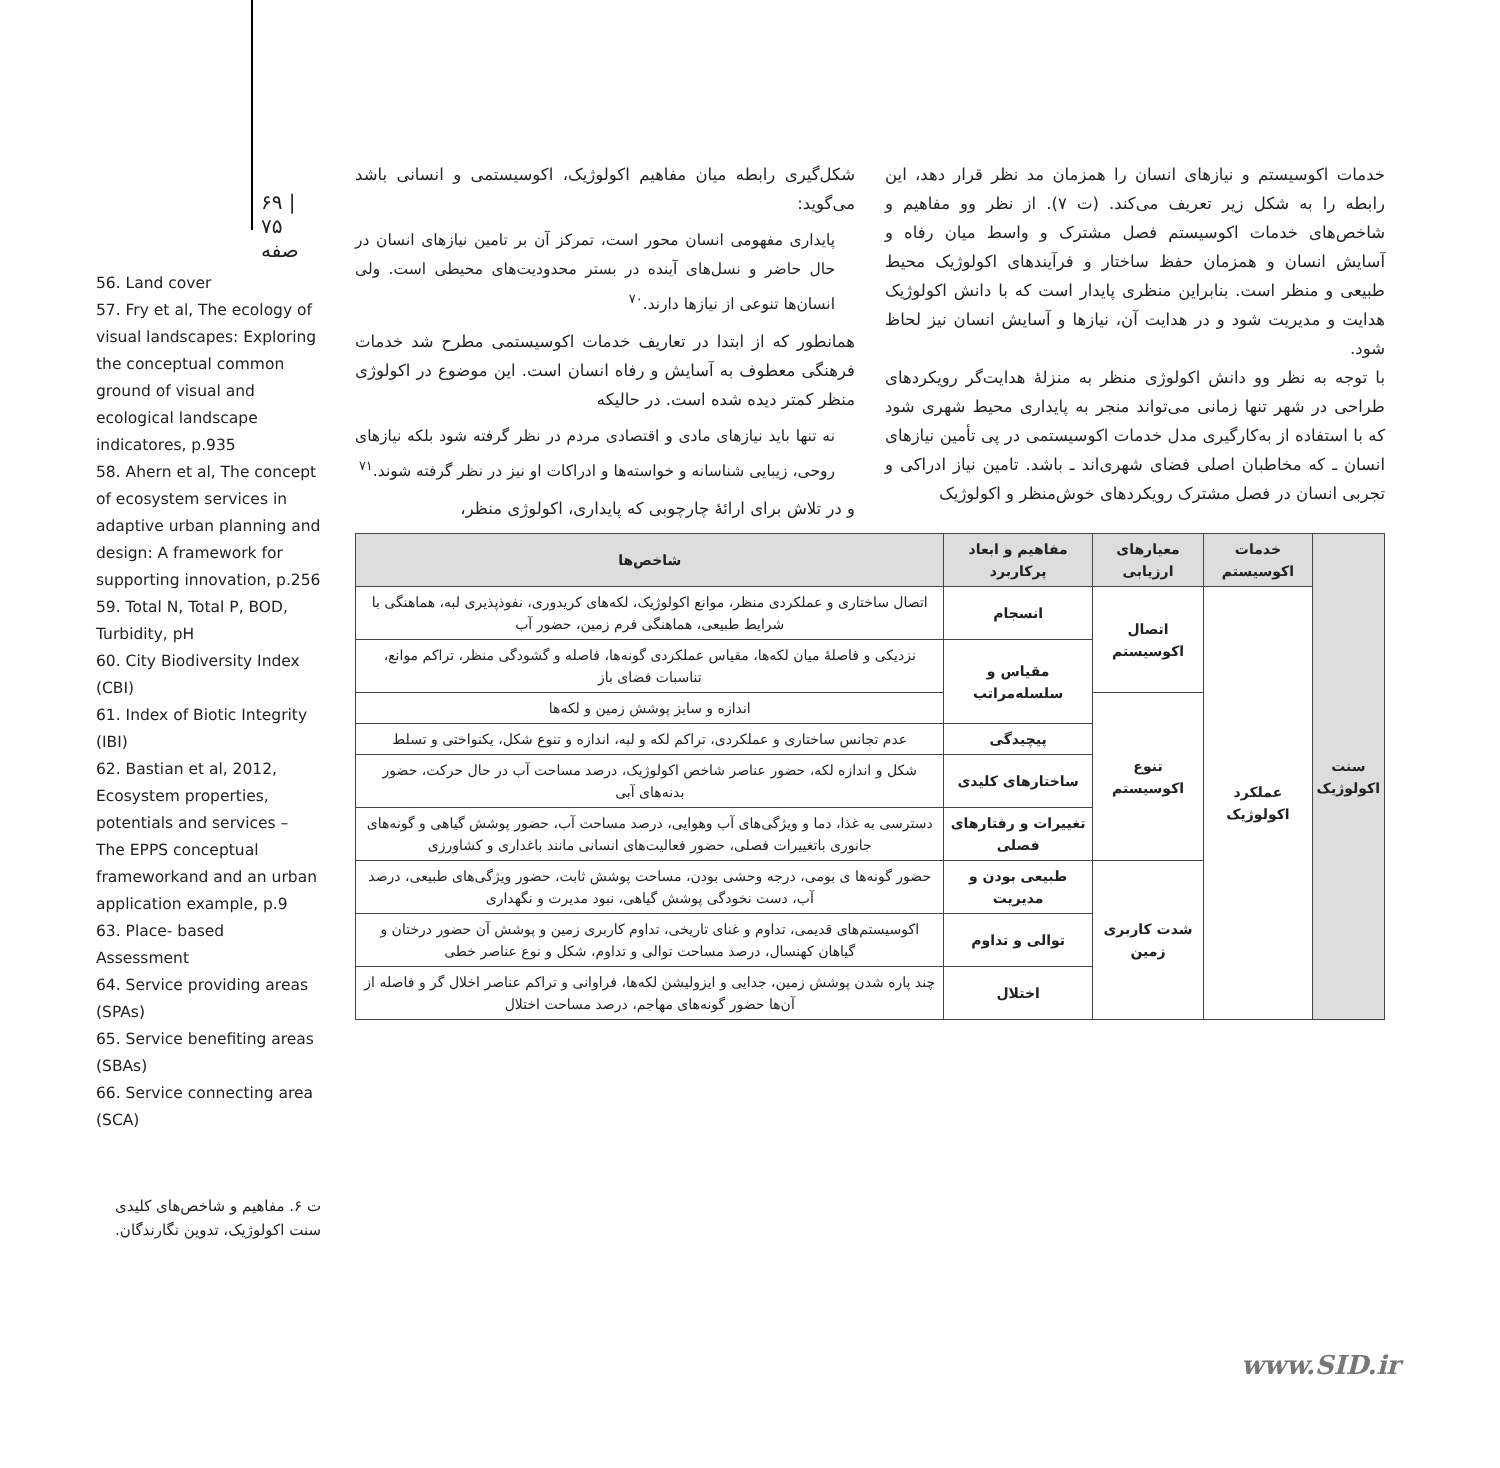۶۹ | ۷۵ صفه
56. Land cover
57. Fry et al, The ecology of visual landscapes: Exploring the conceptual common ground of visual and ecological landscape indicatores, p.935
58. Ahern et al, The concept of ecosystem services in adaptive urban planning and design: A framework for supporting innovation, p.256
59. Total N, Total P, BOD, Turbidity, pH
60. City Biodiversity Index (CBI)
61. Index of Biotic Integrity (IBI)
62. Bastian et al, 2012, Ecosystem properties, potentials and services – The EPPS conceptual frameworkand and an urban application example, p.9
63. Place- based Assessment
64. Service providing areas (SPAs)
65. Service benefiting areas (SBAs)
66. Service connecting area (SCA)
ت ۶. مفاهیم و شاخص‌های کلیدی سنت اکولوژیک، تدوین نگارندگان.
شکل‌گیری رابطه میان مفاهیم اکولوژیک، اکوسیستمی و انسانی باشد می‌گوید:
پایداری مفهومی انسان محور است، تمرکز آن بر تامین نیازهای انسان در حال حاضر و نسل‌های آینده در بستر محدودیت‌های محیطی است. ولی انسان‌ها تنوعی از نیازها دارند.<sup>۷۰</sup>
همانطور که از ابتدا در تعاریف خدمات اکوسیستمی مطرح شد خدمات فرهنگی معطوف به آسایش و رفاه انسان است. این موضوع در اکولوژی منظر کمتر دیده شده است. در حالیکه
نه تنها باید نیازهای مادی و اقتصادی مردم در نظر گرفته شود بلکه نیازهای روحی، زیبایی شناسانه و خواسته‌ها و ادراکات او نیز در نظر گرفته شوند.<sup>۷۱</sup>
و در تلاش برای ارائهٔ چارچوبی که پایداری، اکولوژی منظر،
خدمات اکوسیستم و نیازهای انسان را همزمان مد نظر قرار دهد، این رابطه را به شکل زیر تعریف می‌کند. (ت ۷). از نظر وو مفاهیم و شاخص‌های خدمات اکوسیستم فصل مشترک و واسط میان رفاه و آسایش انسان و همزمان حفظ ساختار و فرآیندهای اکولوژیک محیط طبیعی و منظر است. بنابراین منظری پایدار است که با دانش اکولوژیک هدایت و مدیریت شود و در هدایت آن، نیازها و آسایش انسان نیز لحاظ شود.
با توجه به نظر وو دانش اکولوژی منظر به منزلهٔ هدایت‌گر رویکردهای طراحی در شهر تنها زمانی می‌تواند منجر به پایداری محیط شهری شود که با استفاده از به‌کارگیری مدل خدمات اکوسیستمی در پی تأمین نیازهای انسان ـ که مخاطبان اصلی فضای شهری‌اند ـ باشد. تامین نیاز ادراکی و تجربی انسان در فصل مشترک رویکردهای خوش‌منظر و اکولوژیک
| سنت اکولوژیک | خدمات اکوسیستم | معیارهای ارزیابی | مفاهیم و ابعاد پرکاربرد | شاخص‌ها |
| | عملکرد اکولوژیک | اتصال اکوسیستم | انسجام | اتصال ساختاری و عملکردی منظر، موانع اکولوژیک، لکه‌های کریدوری، نفوذپذیری لبه، هماهنگی با شرایط طبیعی، هماهنگی فرم زمین، حضور آب |
| | | | مقیاس و سلسله‌مراتب | نزدیکی و فاصلهٔ میان لکه‌ها، مقیاس عملکردی گونه‌ها، فاصله و گشودگی منظر، تراکم موانع، تناسبات فضای باز |
| | | تنوع اکوسیستم | | اندازه و سایز پوشش زمین و لکه‌ها |
| | | | پیچیدگی | عدم تجانس ساختاری و عملکردی، تراکم لکه و لبه، اندازه و تنوع شکل، یکنواختی و تسلط |
| | | | ساختارهای کلیدی | شکل و اندازه لکه، حضور عناصر شاخص اکولوژیک، درصد مساحت آب در حال حرکت، حضور بدنه‌های آبی |
| | | | تغییرات و رفتارهای فصلی | دسترسی به غذا، دما و ویژگی‌های آب وهوایی، درصد مساحت آب، حضور پوشش گیاهی و گونه‌های جانوری باتغییرات فصلی، حضور فعالیت‌های انسانی مانند باغداری و کشاورزی |
| | | شدت کاربری زمین | طبیعی بودن و مدیریت | حضور گونه‌ها ی بومی، درجه وحشی بودن، مساحت پوشش ثابت، حضور ویژگی‌های طبیعی، درصد آب، دست نخودگی پوشش گیاهی، نبود مدیرت و نگهداری |
| | | | توالی و تداوم | اکوسیستم‌های قدیمی، تداوم و غنای تاریخی، تداوم کاربری زمین و پوشش آن حضور درختان و گیاهان کهنسال، درصد مساحت توالی و تداوم، شکل و نوع عناصر خطی |
| | | | اختلال | چند پاره شدن پوشش زمین، جدایی و ایزولیشن لکه‌ها، فراوانی و تراکم عناصر اخلال گر و فاصله از آن‌ها حضور گونه‌های مهاجم، درصد مساحت اختلال |
www.SID.ir